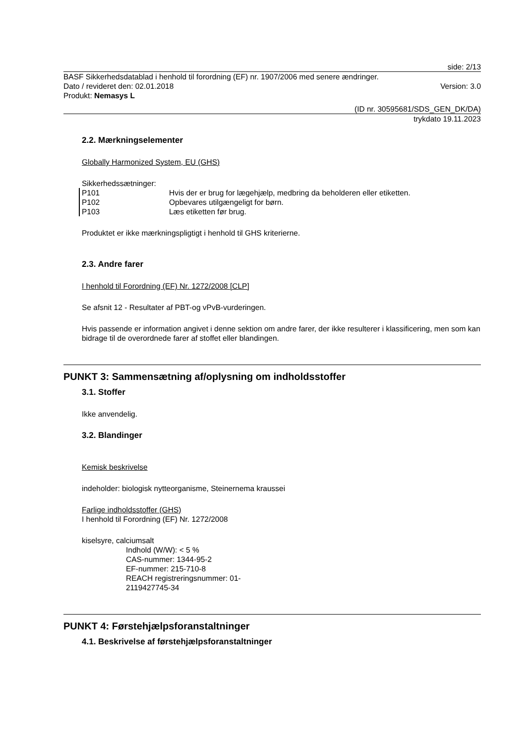side: 2/13
BASF Sikkerhedsdatablad i henhold til forordning (EF) nr. 1907/2006 med senere ændringer.
Dato / revideret den: 02.01.2018 Version: 3.0
Produkt: Nemasys L
(ID nr. 30595681/SDS_GEN_DK/DA)
trykdato 19.11.2023
2.2. Mærkningselementer
Globally Harmonized System, EU (GHS)
Sikkerhedssætninger:
P101 Hvis der er brug for lægehjælp, medbring da beholderen eller etiketten.
P102 Opbevares utilgængeligt for børn.
P103 Læs etiketten før brug.
Produktet er ikke mærkningspligtigt i henhold til GHS kriterierne.
2.3. Andre farer
I henhold til Forordning (EF) Nr. 1272/2008 [CLP]
Se afsnit 12 - Resultater af PBT-og vPvB-vurderingen.
Hvis passende er information angivet i denne sektion om andre farer, der ikke resulterer i klassificering, men som kan bidrage til de overordnede farer af stoffet eller blandingen.
PUNKT 3: Sammensætning af/oplysning om indholdsstoffer
3.1. Stoffer
Ikke anvendelig.
3.2. Blandinger
Kemisk beskrivelse
indeholder: biologisk nytteorganisme, Steinernema kraussei
Farlige indholdsstoffer (GHS)
I henhold til Forordning (EF) Nr. 1272/2008
kiselsyre, calciumsalt
Indhold (W/W): < 5 %
CAS-nummer: 1344-95-2
EF-nummer: 215-710-8
REACH registreringsnummer: 01-
2119427745-34
PUNKT 4: Førstehjælpsforanstaltninger
4.1. Beskrivelse af førstehjælpsforanstaltninger